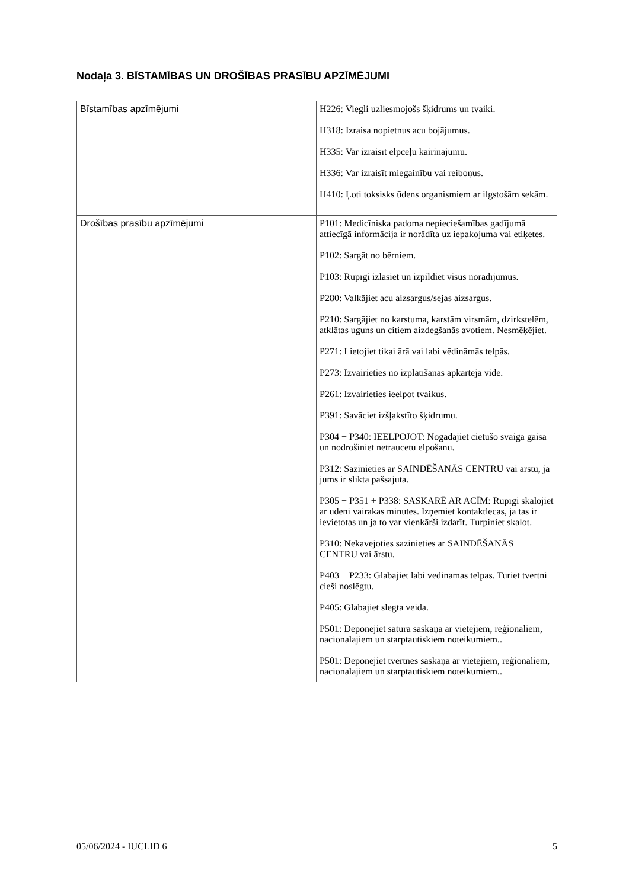Nodaļa 3. BĪSTAMĪBAS UN DROŠĪBAS PRASĪBU APZĪMĒJUMI
| Bīstamības apzīmējumi | H226: Viegli uzliesmojošs šķidrums un tvaiki. H318: Izraisa nopietnus acu bojājumus. H335: Var izraisīt elpceļu kairinājumu. H336: Var izraisīt miegainību vai reiboņus. H410: Ļoti toksisks ūdens organismiem ar ilgstošām sekām. |
| Drošības prasību apzīmējumi | P101: Medicīniska padoma nepieciešamības gadījumā attiecīgā informācija ir norādīta uz iepakojuma vai etiķetes. P102: Sargāt no bērniem. P103: Rūpīgi izlasiet un izpildiet visus norādījumus. P280: Valkājiet acu aizsargus/sejas aizsargus. P210: Sargājiet no karstuma, karstām virsmām, dzirkstelēm, atklātas uguns un citiem aizdegšanās avotiem. Nesmēķējiet. P271: Lietojiet tikai ārā vai labi vēdināmās telpās. P273: Izvairieties no izplatīšanas apkārtējā vidē. P261: Izvairieties ieelpot tvaikus. P391: Savāciet izšļakstīto šķidrumu. P304 + P340: IEELPOJOT: Nogādājiet cietušo svaigā gaisā un nodrošiniet netraucētu elpošanu. P312: Sazinieties ar SAINDĒŠANĀS CENTRU vai ārstu, ja jums ir slikta pašsajūta. P305 + P351 + P338: SASKARĒ AR ACĪM: Rūpīgi skalojiet ar ūdeni vairākas minūtes. Izņemiet kontaktlēcas, ja tās ir ievietotas un ja to var vienkārši izdarīt. Turpiniet skalot. P310: Nekavējoties sazinieties ar SAINDĒŠANĀS CENTRU vai ārstu. P403 + P233: Glabājiet labi vēdināmās telpās. Turiet tvertni cieši noslēgtu. P405: Glabājiet slēgtā veidā. P501: Deponējiet satura saskaņā ar vietējiem, reģionāliem, nacionālajiem un starptautiskiem noteikumiem.. P501: Deponējiet tvertnes saskaņā ar vietējiem, reģionāliem, nacionālajiem un starptautiskiem noteikumiem.. |
05/06/2024 - IUCLID 6 5